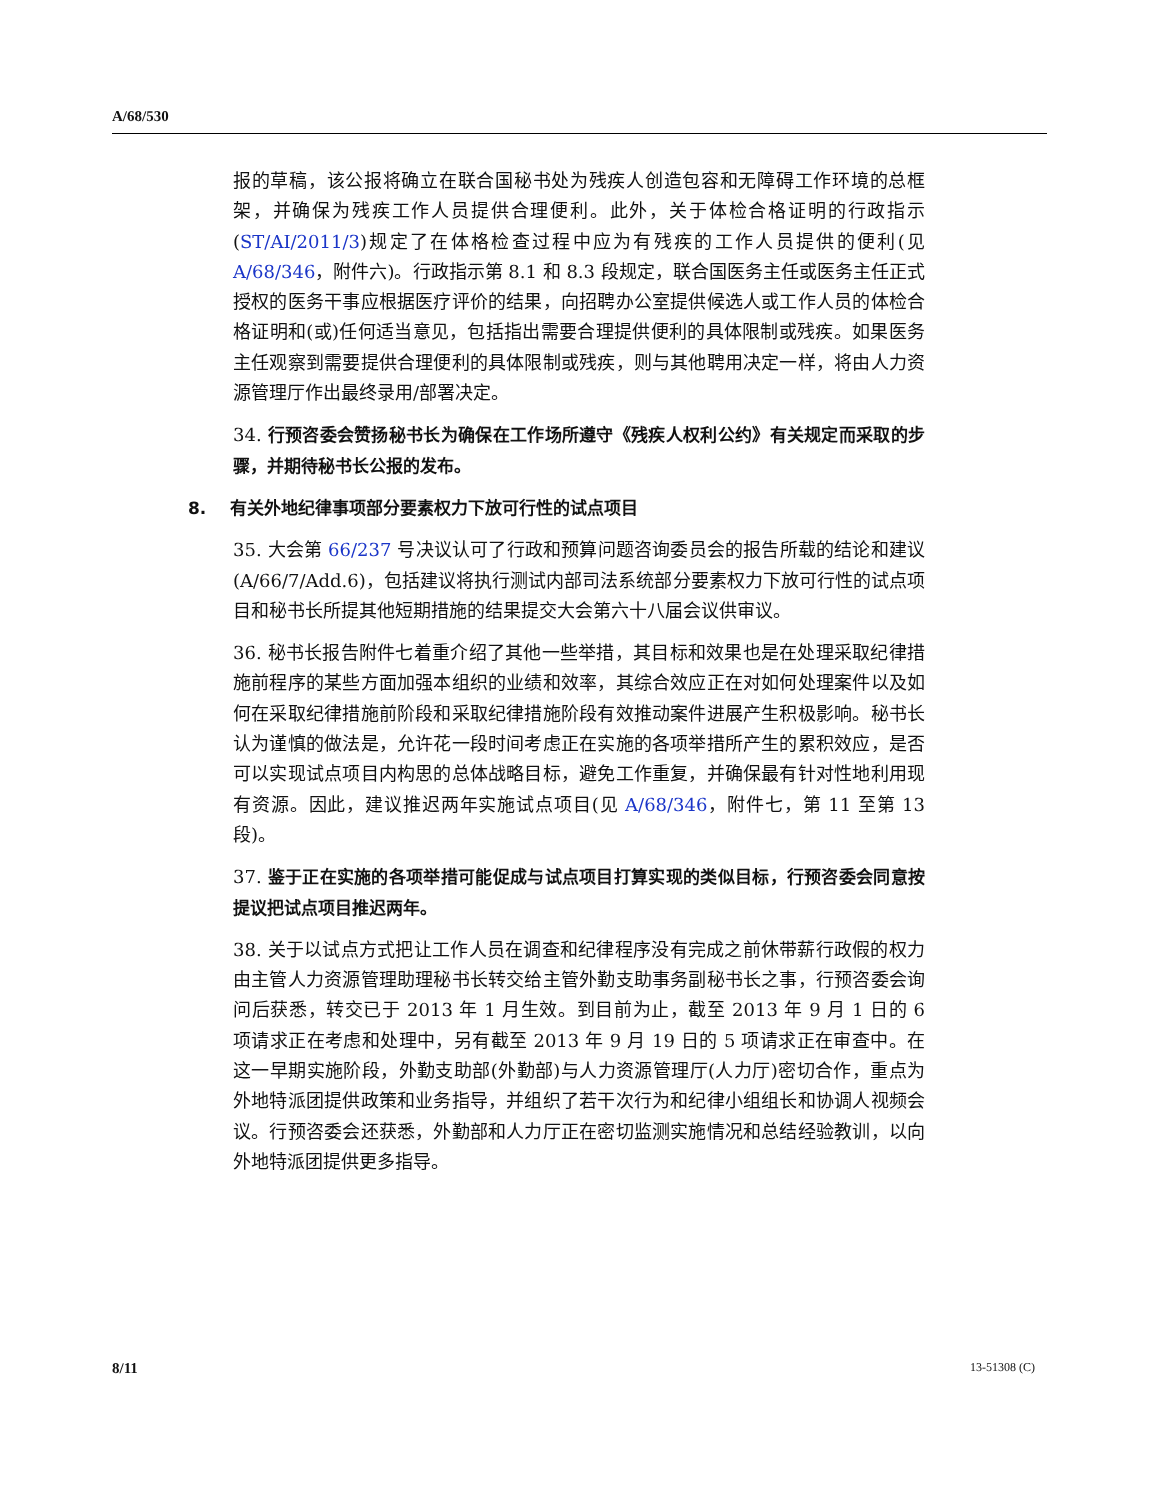A/68/530
报的草稿，该公报将确立在联合国秘书处为残疾人创造包容和无障碍工作环境的总框架，并确保为残疾工作人员提供合理便利。此外，关于体检合格证明的行政指示(ST/AI/2011/3)规定了在体格检查过程中应为有残疾的工作人员提供的便利(见 A/68/346，附件六)。行政指示第 8.1 和 8.3 段规定，联合国医务主任或医务主任正式授权的医务干事应根据医疗评价的结果，向招聘办公室提供候选人或工作人员的体检合格证明和(或)任何适当意见，包括指出需要合理提供便利的具体限制或残疾。如果医务主任观察到需要提供合理便利的具体限制或残疾，则与其他聘用决定一样，将由人力资源管理厅作出最终录用/部署决定。
34. 行预咨委会赞扬秘书长为确保在工作场所遵守《残疾人权利公约》有关规定而采取的步骤，并期待秘书长公报的发布。
8. 有关外地纪律事项部分要素权力下放可行性的试点项目
35. 大会第 66/237 号决议认可了行政和预算问题咨询委员会的报告所载的结论和建议(A/66/7/Add.6)，包括建议将执行测试内部司法系统部分要素权力下放可行性的试点项目和秘书长所提其他短期措施的结果提交大会第六十八届会议供审议。
36. 秘书长报告附件七着重介绍了其他一些举措，其目标和效果也是在处理采取纪律措施前程序的某些方面加强本组织的业绩和效率，其综合效应正在对如何处理案件以及如何在采取纪律措施前阶段和采取纪律措施阶段有效推动案件进展产生积极影响。秘书长认为谨慎的做法是，允许花一段时间考虑正在实施的各项举措所产生的累积效应，是否可以实现试点项目内构思的总体战略目标，避免工作重复，并确保最有针对性地利用现有资源。因此，建议推迟两年实施试点项目(见 A/68/346，附件七，第 11 至第 13 段)。
37. 鉴于正在实施的各项举措可能促成与试点项目打算实现的类似目标，行预咨委会同意按提议把试点项目推迟两年。
38. 关于以试点方式把让工作人员在调查和纪律程序没有完成之前休带薪行政假的权力由主管人力资源管理助理秘书长转交给主管外勤支助事务副秘书长之事，行预咨委会询问后获悉，转交已于 2013 年 1 月生效。到目前为止，截至 2013 年 9 月 1 日的 6 项请求正在考虑和处理中，另有截至 2013 年 9 月 19 日的 5 项请求正在审查中。在这一早期实施阶段，外勤支助部(外勤部)与人力资源管理厅(人力厅)密切合作，重点为外地特派团提供政策和业务指导，并组织了若干次行为和纪律小组组长和协调人视频会议。行预咨委会还获悉，外勤部和人力厅正在密切监测实施情况和总结经验教训，以向外地特派团提供更多指导。
8/11 13-51308 (C)